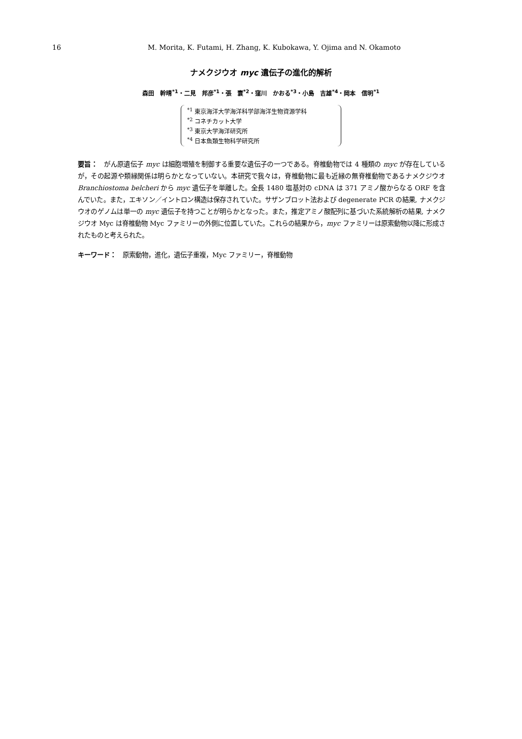16 M. Morita, K. Futami, H. Zhang, K. Kubokawa, Y. Ojima and N. Okamoto
ナメクジウオ myc 遺伝子の進化的解析
森田　幹晴<sup>*1</sup>・二見　邦彦<sup>*1</sup>・張　寰<sup>*2</sup>・窪川　かおる<sup>*3</sup>・小島　吉雄<sup>*4</sup>・岡本　信明<sup>*1</sup>
<sup>*1</sup> 東京海洋大学海洋科学部海洋生物資源学科
<sup>*2</sup> コネチカット大学
<sup>*3</sup> 東京大学海洋研究所
<sup>*4</sup> 日本魚類生物科学研究所
要旨：　がん原遺伝子 myc は細胞増殖を制御する重要な遺伝子の一つである。脊椎動物では 4 種類の myc が存在しているが，その起源や類縁関係は明らかとなっていない。本研究で我々は，脊椎動物に最も近縁の無脊椎動物であるナメクジウオ Branchiostoma belcheri から myc 遺伝子を単離した。全長 1480 塩基対の cDNA は 371 アミノ酸からなる ORF を含んでいた。また，エキソン／イントロン構造は保存されていた。サザンブロット法および degenerate PCR の結果, ナメクジウオのゲノムは単一の myc 遺伝子を持つことが明らかとなった。また，推定アミノ酸配列に基づいた系統解析の結果, ナメクジウオ Myc は脊椎動物 Myc ファミリーの外側に位置していた。これらの結果から，myc ファミリーは原索動物以降に形成されたものと考えられた。
キーワード：　原索動物，進化，遺伝子重複，Myc ファミリー，脊椎動物